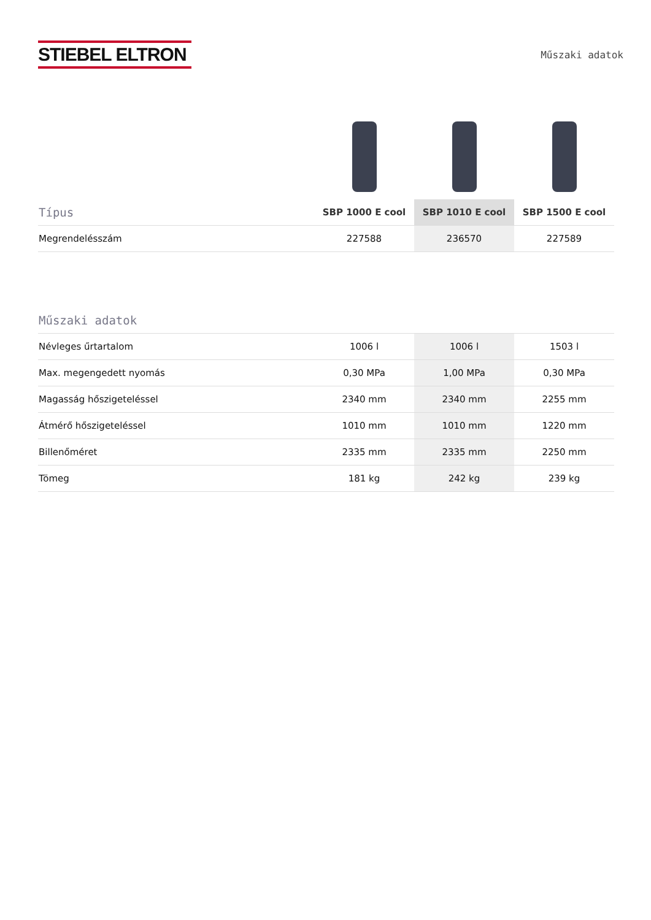STIEBEL ELTRON
Műszaki adatok
| Típus | SBP 1000 E cool | SBP 1010 E cool | SBP 1500 E cool |
| --- | --- | --- | --- |
| Megrendelésszám | 227588 | 236570 | 227589 |
| Műszaki adatok | | | |
| --- | --- | --- | --- |
| Névleges űrtartalom | 1006 l | 1006 l | 1503 l |
| Max. megengedett nyomás | 0,30 MPa | 1,00 MPa | 0,30 MPa |
| Magasság hőszigeteléssel | 2340 mm | 2340 mm | 2255 mm |
| Átmérő hőszigeteléssel | 1010 mm | 1010 mm | 1220 mm |
| Billenőméret | 2335 mm | 2335 mm | 2250 mm |
| Tömeg | 181 kg | 242 kg | 239 kg |